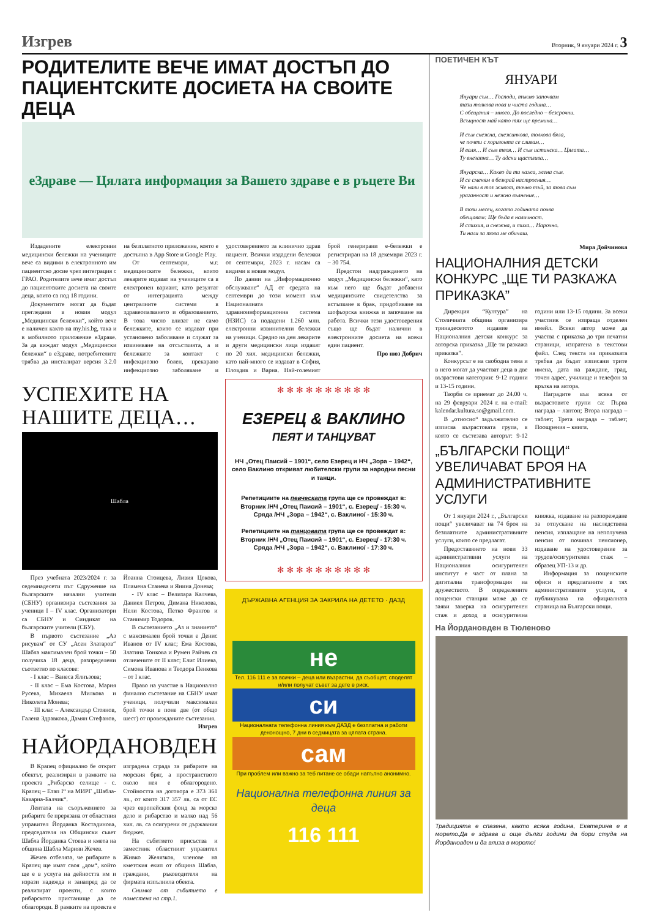Изгрев Вторник, 9 януари 2024 г. 3
РОДИТЕЛИТЕ ВЕЧЕ ИМАТ ДОСТЪП ДО ПАЦИЕНТСКИТЕ ДОСИЕТА НА СВОИТЕ ДЕЦА
еЗдраве — Цялата информация за Вашето здраве е в ръцете Ви
Издадените електронни медицински бележки на учениците вече са видими в електронното им пациентско досие чрез интеграция с ГРАО. Родителите вече имат достъп до пациентските досиета на своите деца, които са под 18 години.
Документите могат да бъдат прегледани в новия модул „Медицински бележки“, който вече е наличен както на my.his.bg, така и в мобилното приложение еЗдраве. За да виждат модул „Медицински бележки“ в еЗдраве, потребителите трябва да инсталират версия 3.2.0 на безплатното приложение, която е достъпна в App Store и Google Play.
От септември, м.г. медицинските бележки, които лекарите издават на учениците са в електронен вариант, като резултат от интеграцията между централните системи в здравеопазването и образованието. В това число влизат не само бележките, които се издават при установено заболяване и служат за извиняване на отсъствията, а и бележките за контакт с инфекциозно болен, прекарано инфекциозно заболяване и удостоверението за клинично здрав пациент. Всички издадени бележки от септември, 2023 г. насам са видими в новия модул.
По данни на „Информационно обслужване“ АД от средата на септември до този момент към Националната здравноинформационна система (НЗИС) са подадени 1.260 млн. електронни извинителни бележки на ученици. Средно на ден лекарите и други медицински лица издават по 20 хил. медицински бележки, като най-много се издават в София, Пловдив и Варна. Най-големият брой генерирани е-бележки е регистриран на 18 декември 2023 г. – 30 754.
Предстои надграждането на модул „Медицински бележки“, като към него ще бъдат добавени медицинските свидетелства за встъпване в брак, придобиване на шофьорска книжка и започване на работа. Всички тези удостоверения също ще бъдат налични в електронните досиета на всеки един пациент.
Про нюз Добрич
УСПЕХИТЕ НА НАШИТЕ ДЕЦА…
Шабла
През учебната 2023/2024 г. за седемнадесети път Сдружение на българските начални учители (СБНУ) организира състезания за ученици I – IV клас. Организатори са СБНУ и Синдикат на българските учители (СБУ).
В първото състезание „Аз рисувам“ от СУ „Асен Златаров“ Шабла максимален брой точки – 50 получиха 18 деца, разпределени съответно по класове:
- I клас – Ванеса Ялнъзова;
- II клас – Ема Костова, Мария Русева, Михаела Милкова и Николета Монева;
- III клас – Александър Стоянов, Галена Здравкова, Дамян Стефанов, Йоанна Стоицева, Ливия Цокова, Пламена Станева и Янина Донева;
- IV клас – Велизара Калчева, Даниел Петров, Димана Николова, Нели Костова, Петко Франгов и Станимир Тодоров.
В състезанието „Аз и знанието“ с максимален брой точки е Денис Иванов от IV клас; Ема Костова, Златина Тонкова и Румен Райчев са отличените от II клас; Елис Илиева, Симона Иванова и Теодора Пенкова – от I клас.
Право на участие в Национално финално състезание на СБНУ имат ученици, получили максимален брой точки в поне две (от общо шест) от провежданите състезания.
Изгрев
НАЙОРДАНОВДЕН
В Крапец официално бе открит обектът, реализиран в рамките на проекта „Рибарско селище - с. Крапец – Етап I“ на МИРГ „Шабла-Каварна-Балчик“.
Лентата на съоръжението за рибарите бе прерязана от областния управител Йорданка Костадинова, председателя на Общински съвет Шабла Йорданка Стоева и кмета на община Шабла Мариян Жечев.
Жечев отбеляза, че рибарите в Крапец ще имат своя „дом“, който ще е в услуга на дейността им и изрази надежда и занапред да се реализират проекти, с които рибарското пристанище да се облагороди. В рамките на проекта е изградена сграда за рибарите на морския бряг, а пространството около нея е облагородено. Стойността на договора е 373 361 лв., от които 317 357 лв. са от ЕС чрез европейския фонд за морско дело и рибарство и малко над 56 хил. лв. са осигурени от държавния бюджет.
На събитието присъства и заместник областният управител Живко Желязков, членове на кметския екип от община Шабла, граждани, ръководителя на фирмата изпълнила обекта.
Снимка от събитието е поместена на стр.1.
✻ ✻ ✻ ✻ ✻ ✻ ✻ ✻ ✻ ✻
ЕЗЕРЕЦ & ВАКЛИНО
ПЕЯТ И ТАНЦУВАТ
НЧ „Отец Паисий – 1901“, село Езерец и НЧ „Зора – 1942“, село Ваклино откриват любителски групи за народни песни и танци.
Репетициите на певческата група ще се провеждат в:
Вторник /НЧ „Отец Паисий – 1901“, с. Езерец/ - 15:30 ч.
Сряда /НЧ „Зора – 1942“, с. Ваклино/ - 15:30 ч.
Репетициите на танцовата група ще се провеждат в:
Вторник /НЧ „Отец Паисий – 1901“, с. Езерец/ - 17:30 ч.
Сряда /НЧ „Зора – 1942“, с. Ваклино/ - 17:30 ч.
✻ ✻ ✻ ✻ ✻ ✻ ✻ ✻ ✻ ✻
ДЪРЖАВНА АГЕНЦИЯ ЗА ЗАКРИЛА НА ДЕТЕТО · ДАЗД
не
Тел. 116 111 е за всички – деца или възрастни, да съобщят, споделят и/или получат съвет за дете в риск.
си
Националната телефонна линия към ДАЗД е безплатна и работи денонощно, 7 дни в седмицата за цялата страна.
сам
При проблем или важно за теб питане се обади напълно анонимно.
Национална телефонна линия за деца
116 111
ПОЕТИЧЕН КЪТ
ЯНУАРИ
Януари съм… Господи, тъкмо започвам
тази толкова нова и чиста година…
С обещания – много. До последно – безсрочни.
Всъщност май като тях ще премина…
И съм снежна, снежинкова, толкова бяла,
че почти с хоризонта се сливам…
И валя… И съм твоя… И съм истинска… Цялата…
Ту внезапна… Ту адски щастлива…
Януарска… Какво да ти кажа, жена съм.
И се сменям в безкрай настроения…
Че нали в тоз живот, точно тъй, за това съм
ураганност и нежно вълнение…
В този месец, когато годината почва
обещавам: Ще бъда в наличност.
И стихия, и снежна, и тиха… Нарочно.
Ти нали за това ме обичаш.
Мира Дойчинова
НАЦИОНАЛНИЯ ДЕТСКИ КОНКУРС „ЩЕ ТИ РАЗКАЖА ПРИКАЗКА”
Дирекция “Култура” на Столичната община организира тринадесетото издание на Националния детски конкурс за авторска приказка „Ще ти разкажа приказка”.
Конкурсът е на свободна тема и в него могат да участват деца в две възрастови категории: 9-12 години и 13-15 години.
Творби се приемат до 24.00 ч. на 29 февруари 2024 г. на e-mail: kalendar.kultura.so@gmail.com.
В „относно“ задължително се изписва възрастовата група, в която се състезава авторът: 9-12 години или 13-15 години. За всеки участник се изпраща отделен имейл. Всеки автор може да участва с приказка до три печатни страници, изпратена в текстови файл. След текста на приказката трябва да бъдат изписани трите имена, дата на раждане, град, точен адрес, училище и телефон за връзка на автора.
Наградите във всяка от възрастовите групи са: Първа награда – лаптоп; Втора награда – таблет; Трета награда – таблет; Поощрения – книги.
„БЪЛГАРСКИ ПОЩИ“ УВЕЛИЧАВАТ БРОЯ НА АДМИНИСТРАТИВНИТЕ УСЛУГИ
От 1 януари 2024 г., „Български пощи“ увеличават на 74 броя на безплатните административните услуги, които се предлагат.
Предоставянето на нови 33 административни услуги на Националния осигурителен институт е част от плана за дигитална трансформация на дружеството. В определените пощенски станции може да се заяви заверка на осигурителен стаж и доход в осигурителна книжка, издаване на разпореждане за отпускане на наследствена пенсия, изплащане на неполучена пенсия от починал пенсионер, издаване на удостоверение за трудов/осигурителен стаж – образец УП-13 и др.
Информация за пощенските офиси и предлаганите в тях административните услуги, е публикувана на официалната страница на Български пощи.
На Йордановден в Тюленово
Традицията е спазена, както всяка година, Екатерина е в морето.Да е здрава и още дълги години да бори студа на Йордановден и да влиза в морето!